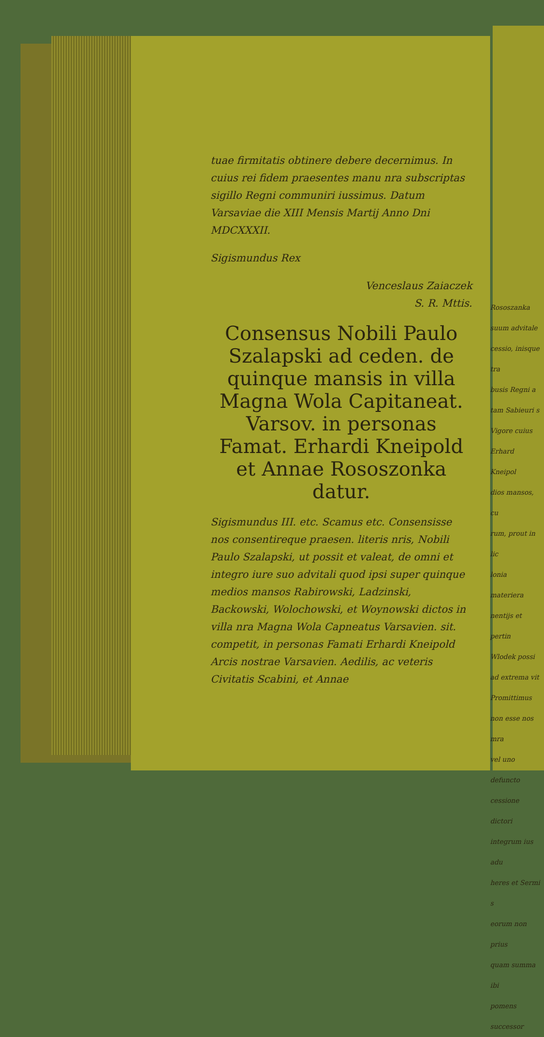tuae firmitatis obtinere debere decernimus. In cuius rei fidem praesentes manu nra subscriptas sigillo Regni communiri iussimus. Datum Varsaviae die XIII Mensis Martij Anno Dni MDCXXXII.
Sigismundus Rex
Venceslaus Zaiaczek
S. R. Mttis.
Consensus Nobili Paulo Szalapski ad ceden. de quinque mansis in villa Magna Wola Capitaneat. Varsov. in personas Famat. Erhardi Kneipold et Annae Rososzonka datur.
Sigismundus III. etc. Scamus etc. Consensisse nos consentireque praesen. literis nris, Nobili Paulo Szalapski, ut possit et valeat, de omni et integro iure suo advitali quod ipsi super quinque medios mansos Rabirowski, Ladzinski, Backowski, Wolochowski, et Woynowski dictos in villa nra Magna Wola Capneatus Varsavien. sit. competit, in personas Famati Erhardi Kneipold Arcis nostrae Varsavien. Aedilis, ac veteris Civitatis Scabini, et Annae
Rososzanka
suum advitale
cessio, inisque tra
busis Regni a
tam Sabieuri s
Vigore cuius
Erhard Kneipol
dios mansos, cu
rum, prout in lic
lonia materiera
nentijs et pertin
Wlodek possi
ad extrema vit
Promittimus
non esse nos mra
vel uno defuncto
cessione dictori
integrum ius adu
heres et Sermi s
eorum non prius
quam summa ibi
pomens successor